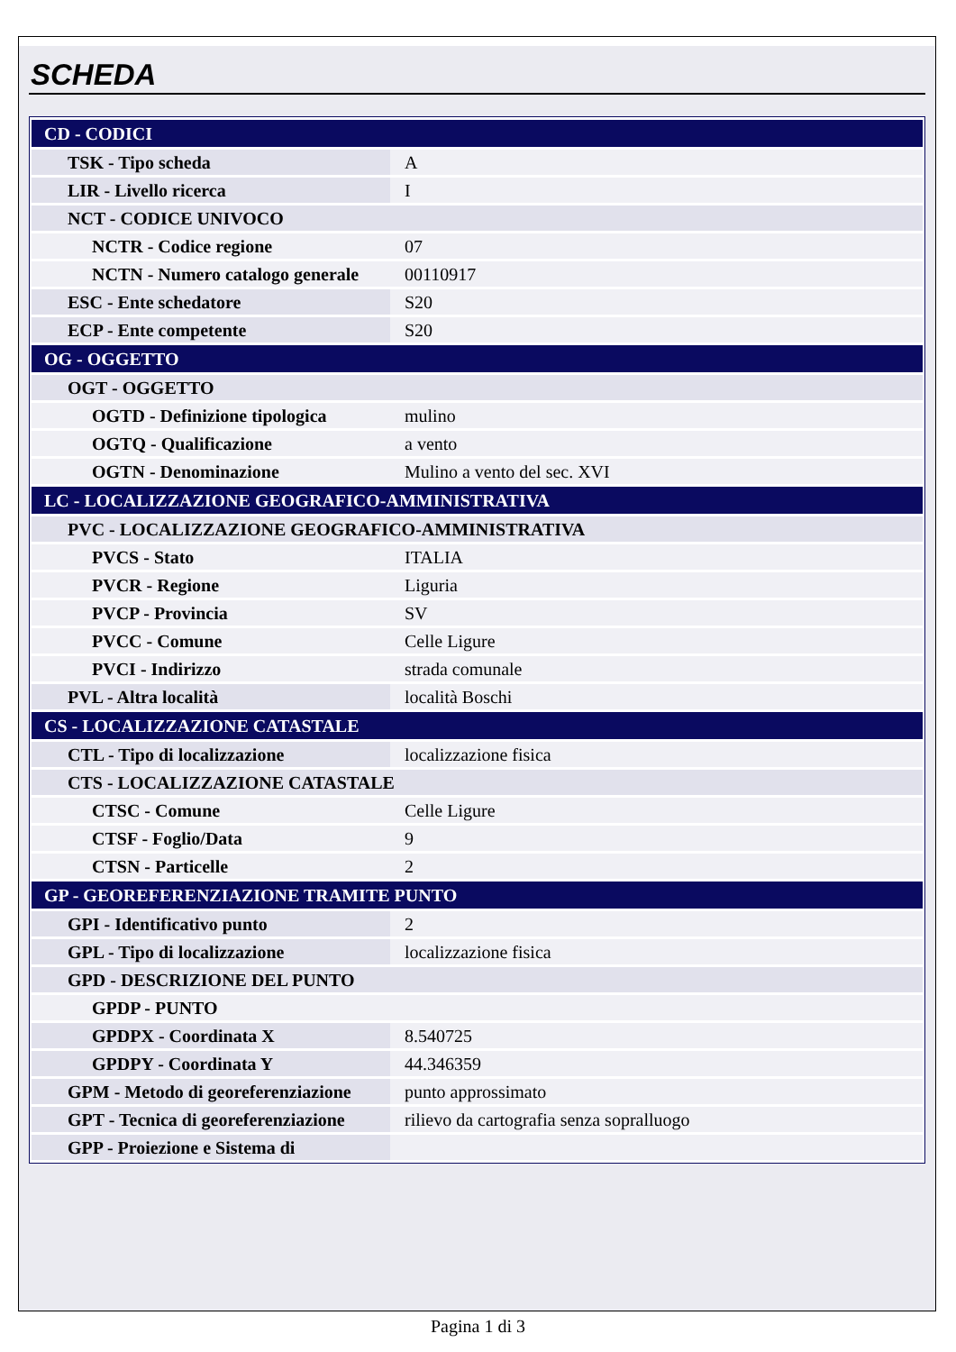SCHEDA
| CD - CODICI | |
| TSK - Tipo scheda | A |
| LIR - Livello ricerca | I |
| NCT - CODICE UNIVOCO | |
| NCTR - Codice regione | 07 |
| NCTN - Numero catalogo generale | 00110917 |
| ESC - Ente schedatore | S20 |
| ECP - Ente competente | S20 |
| OG - OGGETTO | |
| OGT - OGGETTO | |
| OGTD - Definizione tipologica | mulino |
| OGTQ - Qualificazione | a vento |
| OGTN - Denominazione | Mulino a vento del sec. XVI |
| LC - LOCALIZZAZIONE GEOGRAFICO-AMMINISTRATIVA | |
| PVC - LOCALIZZAZIONE GEOGRAFICO-AMMINISTRATIVA | |
| PVCS - Stato | ITALIA |
| PVCR - Regione | Liguria |
| PVCP - Provincia | SV |
| PVCC - Comune | Celle Ligure |
| PVCI - Indirizzo | strada comunale |
| PVL - Altra località | località Boschi |
| CS - LOCALIZZAZIONE CATASTALE | |
| CTL - Tipo di localizzazione | localizzazione fisica |
| CTS - LOCALIZZAZIONE CATASTALE | |
| CTSC - Comune | Celle Ligure |
| CTSF - Foglio/Data | 9 |
| CTSN - Particelle | 2 |
| GP - GEOREFERENZIAZIONE TRAMITE PUNTO | |
| GPI - Identificativo punto | 2 |
| GPL - Tipo di localizzazione | localizzazione fisica |
| GPD - DESCRIZIONE DEL PUNTO | |
| GPDP - PUNTO | |
| GPDPX - Coordinata X | 8.540725 |
| GPDPY - Coordinata Y | 44.346359 |
| GPM - Metodo di georeferenziazione | punto approssimato |
| GPT - Tecnica di georeferenziazione | rilievo da cartografia senza sopralluogo |
| GPP - Proiezione e Sistema di | |
Pagina 1 di 3